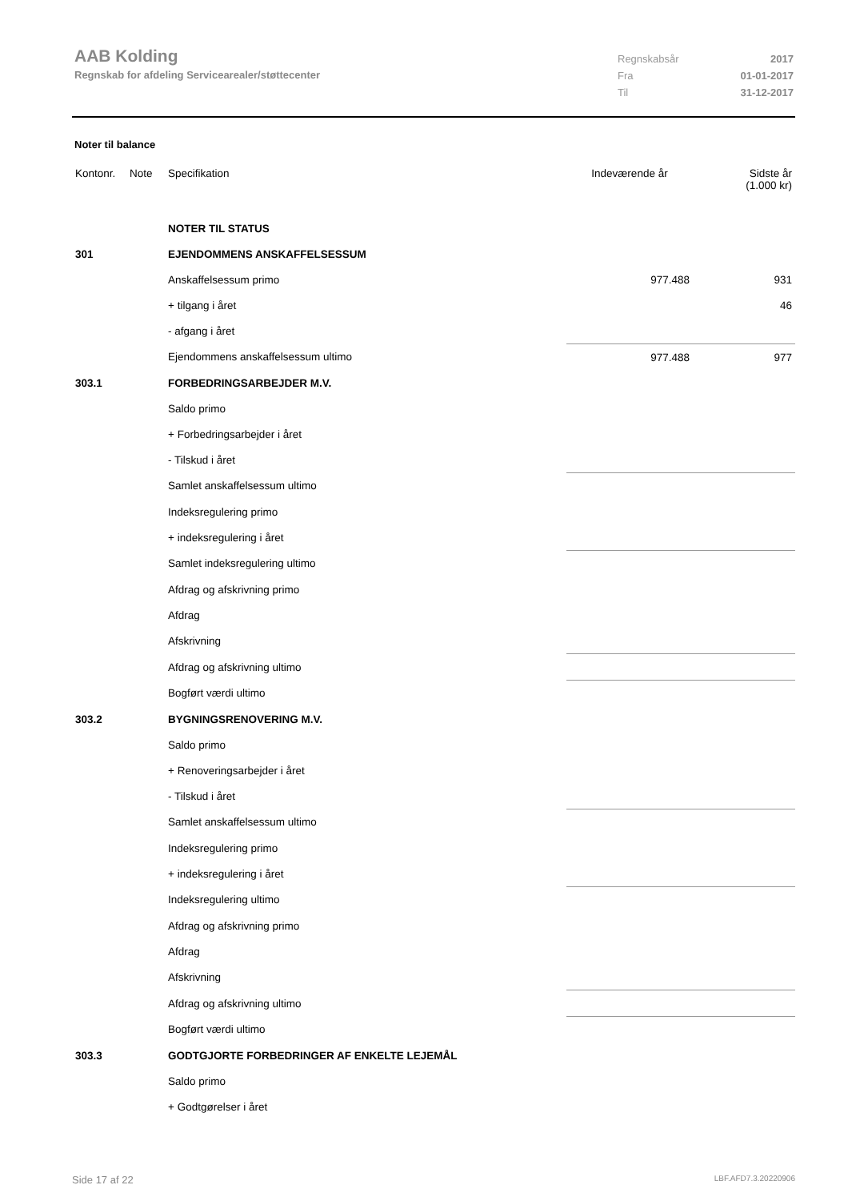AAB Kolding
Regnskab for afdeling Servicearealer/støttecenter
Regnskabsår 2017
Fra 01-01-2017
Til 31-12-2017
Noter til balance
| Kontonr. | Note | Specifikation | Indeværende år | Sidste år (1.000 kr) |
| --- | --- | --- | --- | --- |
| | | NOTER TIL STATUS | | |
| 301 | | EJENDOMMENS ANSKAFFELSESSUM | | |
| | | Anskaffelsessum primo | 977.488 | 931 |
| | | + tilgang i året | | 46 |
| | | - afgang i året | | |
| | | Ejendommens anskaffelsessum ultimo | 977.488 | 977 |
| 303.1 | | FORBEDRINGSARBEJDER M.V. | | |
| | | Saldo primo | | |
| | | + Forbedringsarbejder i året | | |
| | | - Tilskud i året | | |
| | | Samlet anskaffelsessum ultimo | | |
| | | Indeksregulering primo | | |
| | | + indeksregulering i året | | |
| | | Samlet indeksregulering ultimo | | |
| | | Afdrag og afskrivning primo | | |
| | | Afdrag | | |
| | | Afskrivning | | |
| | | Afdrag og afskrivning ultimo | | |
| | | Bogført værdi ultimo | | |
| 303.2 | | BYGNINGSRENOVERING M.V. | | |
| | | Saldo primo | | |
| | | + Renoveringsarbejder i året | | |
| | | - Tilskud i året | | |
| | | Samlet anskaffelsessum ultimo | | |
| | | Indeksregulering primo | | |
| | | + indeksregulering i året | | |
| | | Indeksregulering ultimo | | |
| | | Afdrag og afskrivning primo | | |
| | | Afdrag | | |
| | | Afskrivning | | |
| | | Afdrag og afskrivning ultimo | | |
| | | Bogført værdi ultimo | | |
| 303.3 | | GODTGJORTE FORBEDRINGER AF ENKELTE LEJEMÅL | | |
| | | Saldo primo | | |
| | | + Godtgørelser i året | | |
Side 17 af 22 LBF.AFD7.3.20220906